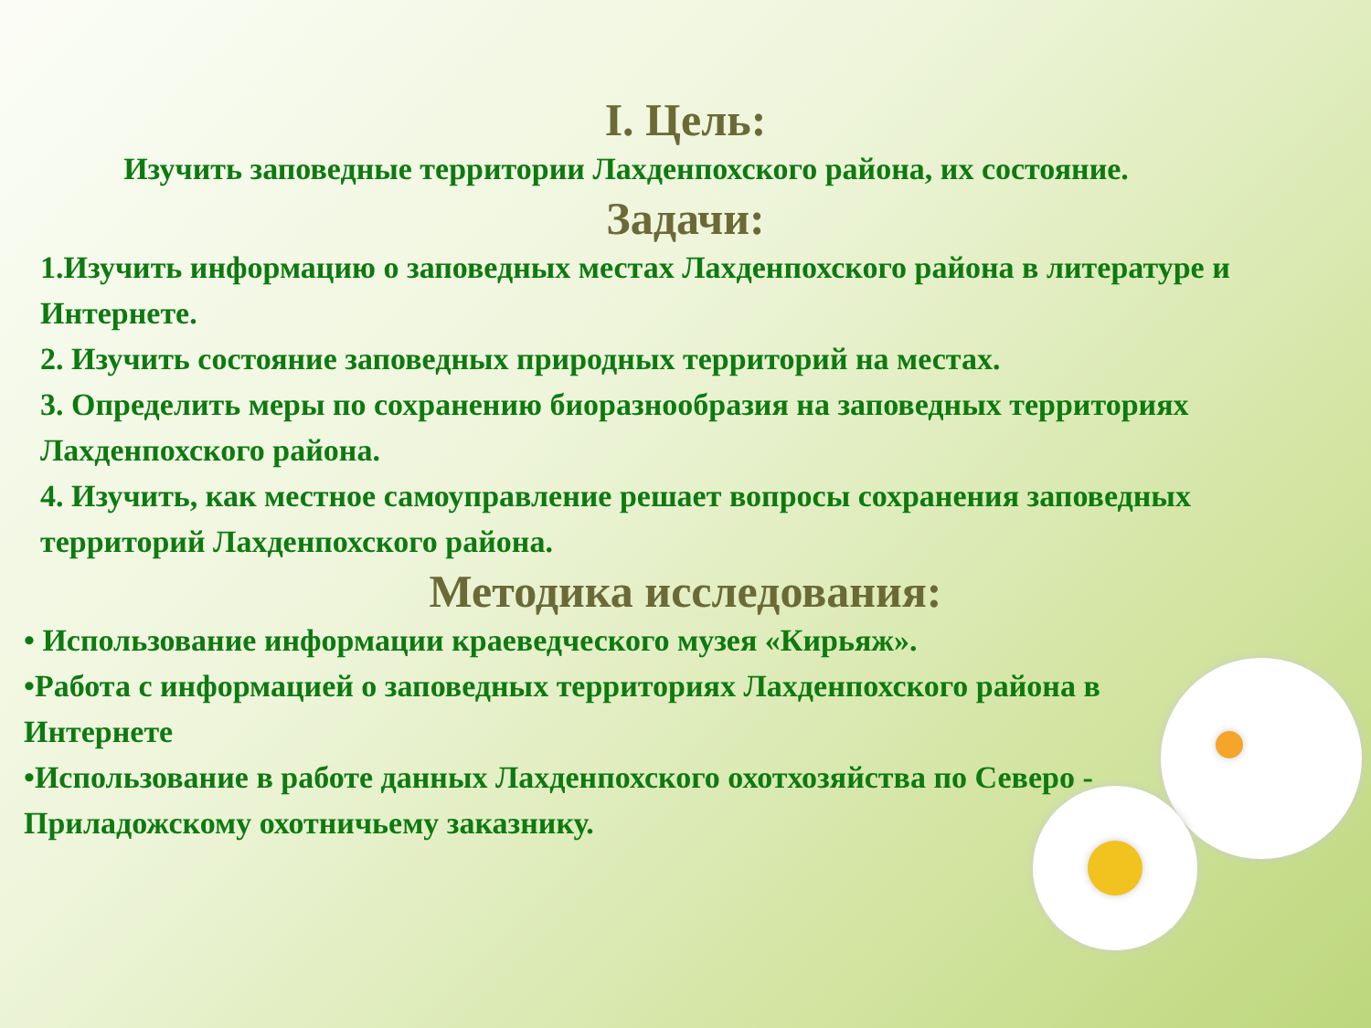I. Цель:
Изучить заповедные территории Лахденпохского района, их состояние.
Задачи:
1.Изучить информацию о заповедных местах Лахденпохского района в литературе и Интернете.
2. Изучить состояние заповедных природных территорий на местах.
3. Определить меры по сохранению биоразнообразия на заповедных территориях Лахденпохского района.
4. Изучить, как местное самоуправление решает вопросы сохранения заповедных территорий Лахденпохского района.
Методика исследования:
• Использование информации краеведческого музея «Кирьяж».
•Работа с информацией о заповедных территориях Лахденпохского района в Интернете
•Использование в работе данных Лахденпохского охотхозяйства по Северо - Приладожскому охотничьему заказнику.